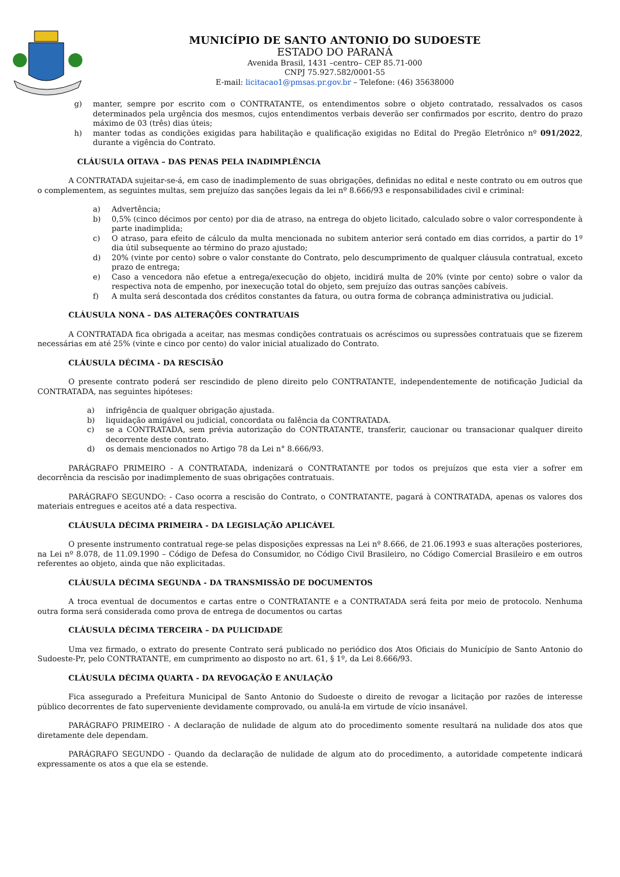MUNICÍPIO DE SANTO ANTONIO DO SUDOESTE
ESTADO DO PARANÁ
Avenida Brasil, 1431 –centro– CEP 85.71-000
CNPJ 75.927.582/0001-55
E-mail: licitacao1@pmsas.pr.gov.br – Telefone: (46) 35638000
g) manter, sempre por escrito com o CONTRATANTE, os entendimentos sobre o objeto contratado, ressalvados os casos determinados pela urgência dos mesmos, cujos entendimentos verbais deverão ser confirmados por escrito, dentro do prazo máximo de 03 (três) dias úteis;
h) manter todas as condições exigidas para habilitação e qualificação exigidas no Edital do Pregão Eletrônico nº 091/2022, durante a vigência do Contrato.
CLÁUSULA OITAVA – DAS PENAS PELA INADIMPLÊNCIA
A CONTRATADA sujeitar-se-á, em caso de inadimplemento de suas obrigações, definidas no edital e neste contrato ou em outros que o complementem, as seguintes multas, sem prejuízo das sanções legais da lei nº 8.666/93 e responsabilidades civil e criminal:
a) Advertência;
b) 0,5% (cinco décimos por cento) por dia de atraso, na entrega do objeto licitado, calculado sobre o valor correspondente à parte inadimplida;
c) O atraso, para efeito de cálculo da multa mencionada no subitem anterior será contado em dias corridos, a partir do 1º dia útil subsequente ao término do prazo ajustado;
d) 20% (vinte por cento) sobre o valor constante do Contrato, pelo descumprimento de qualquer cláusula contratual, exceto prazo de entrega;
e) Caso a vencedora não efetue a entrega/execução do objeto, incidirá multa de 20% (vinte por cento) sobre o valor da respectiva nota de empenho, por inexecução total do objeto, sem prejuízo das outras sanções cabíveis.
f) A multa será descontada dos créditos constantes da fatura, ou outra forma de cobrança administrativa ou judicial.
CLÁUSULA NONA – DAS ALTERAÇÕES CONTRATUAIS
A CONTRATADA fica obrigada a aceitar, nas mesmas condições contratuais os acréscimos ou supressões contratuais que se fizerem necessárias em até 25% (vinte e cinco por cento) do valor inicial atualizado do Contrato.
CLÁUSULA DÉCIMA - DA RESCISÃO
O presente contrato poderá ser rescindido de pleno direito pelo CONTRATANTE, independentemente de notificação Judicial da CONTRATADA, nas seguintes hipóteses:
a) infrigência de qualquer obrigação ajustada.
b) liquidação amigável ou judicial, concordata ou falência da CONTRATADA.
c) se a CONTRATADA, sem prévia autorização do CONTRATANTE, transferir, caucionar ou transacionar qualquer direito decorrente deste contrato.
d) os demais mencionados no Artigo 78 da Lei n° 8.666/93.
PARÁGRAFO PRIMEIRO - A CONTRATADA, indenizará o CONTRATANTE por todos os prejuízos que esta vier a sofrer em decorrência da rescisão por inadimplemento de suas obrigações contratuais.
PARÁGRAFO SEGUNDO: - Caso ocorra a rescisão do Contrato, o CONTRATANTE, pagará à CONTRATADA, apenas os valores dos materiais entregues e aceitos até a data respectiva.
CLÁUSULA DÉCIMA PRIMEIRA - DA LEGISLAÇÃO APLICÁVEL
O presente instrumento contratual rege-se pelas disposições expressas na Lei nº 8.666, de 21.06.1993 e suas alterações posteriores, na Lei nº 8.078, de 11.09.1990 – Código de Defesa do Consumidor, no Código Civil Brasileiro, no Código Comercial Brasileiro e em outros referentes ao objeto, ainda que não explicitadas.
CLÁUSULA DÉCIMA SEGUNDA - DA TRANSMISSÃO DE DOCUMENTOS
A troca eventual de documentos e cartas entre o CONTRATANTE e a CONTRATADA será feita por meio de protocolo. Nenhuma outra forma será considerada como prova de entrega de documentos ou cartas
CLÁUSULA DÉCIMA TERCEIRA – DA PULICIDADE
Uma vez firmado, o extrato do presente Contrato será publicado no periódico dos Atos Oficiais do Município de Santo Antonio do Sudoeste-Pr, pelo CONTRATANTE, em cumprimento ao disposto no art. 61, § 1º, da Lei 8.666/93.
CLÁUSULA DÉCIMA QUARTA - DA REVOGAÇÃO E ANULAÇÃO
Fica assegurado a Prefeitura Municipal de Santo Antonio do Sudoeste o direito de revogar a licitação por razões de interesse público decorrentes de fato superveniente devidamente comprovado, ou anulá-la em virtude de vício insanável.
PARÁGRAFO PRIMEIRO - A declaração de nulidade de algum ato do procedimento somente resultará na nulidade dos atos que diretamente dele dependam.
PARÁGRAFO SEGUNDO - Quando da declaração de nulidade de algum ato do procedimento, a autoridade competente indicará expressamente os atos a que ela se estende.